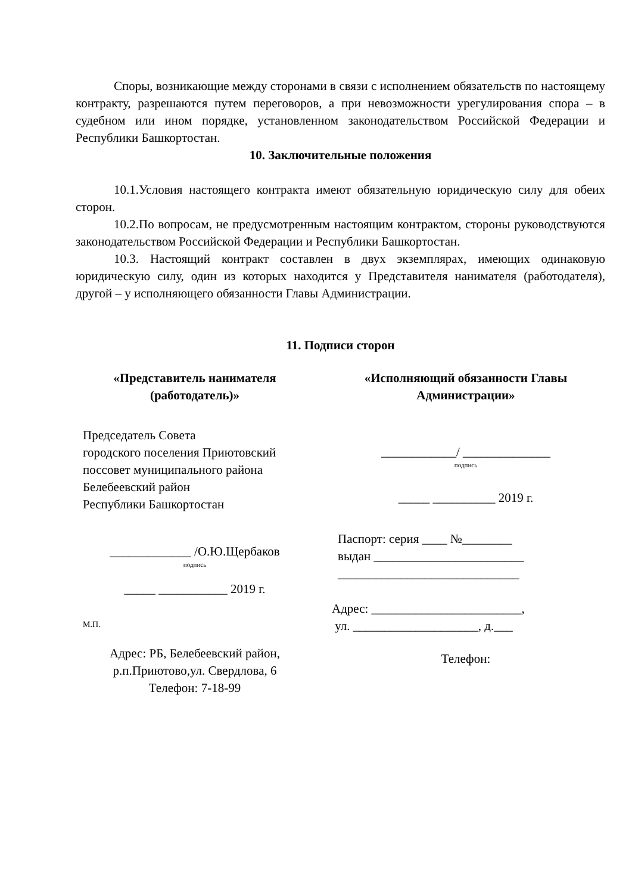Споры, возникающие между сторонами в связи с исполнением обязательств по настоящему контракту, разрешаются путем переговоров, а при невозможности урегулирования спора – в судебном или ином порядке, установленном законодательством Российской Федерации и Республики Башкортостан.
10. Заключительные положения
10.1.Условия настоящего контракта имеют обязательную юридическую силу для обеих сторон.
10.2.По вопросам, не предусмотренным настоящим контрактом, стороны руководствуются законодательством Российской Федерации и Республики Башкортостан.
10.3. Настоящий контракт составлен в двух экземплярах, имеющих одинаковую юридическую силу, один из которых находится у Представителя нанимателя (работодателя), другой – у исполняющего обязанности Главы Администрации.
11. Подписи сторон
«Представитель нанимателя (работодатель)»
Председатель Совета
городского поселения Приютовский
поссовет муниципального района
Белебеевский район
Республики Башкортостан
_____________ /О.Ю.Щербаков
подпись
_____ ___________ 2019 г.
М.П.
Адрес: РБ, Белебеевский район,
р.п.Приютово,ул. Свердлова, 6
Телефон: 7-18-99
«Исполняющий обязанности Главы Администрации»
____________/ ______________
подпись
_____ __________ 2019 г.
Паспорт: серия ____ №________
выдан ________________________
_____________________________
Адрес: ________________________,
ул. ____________________, д.___
Телефон: